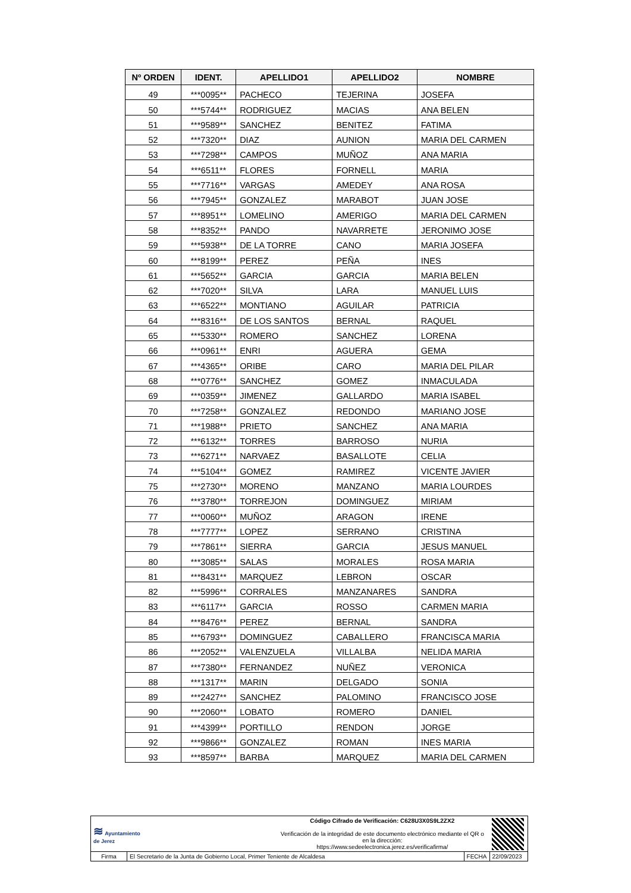| Nº ORDEN | IDENT. | APELLIDO1 | APELLIDO2 | NOMBRE |
| --- | --- | --- | --- | --- |
| 49 | ***0095** | PACHECO | TEJERINA | JOSEFA |
| 50 | ***5744** | RODRIGUEZ | MACIAS | ANA BELEN |
| 51 | ***9589** | SANCHEZ | BENITEZ | FATIMA |
| 52 | ***7320** | DIAZ | AUNION | MARIA DEL CARMEN |
| 53 | ***7298** | CAMPOS | MUÑOZ | ANA MARIA |
| 54 | ***6511** | FLORES | FORNELL | MARIA |
| 55 | ***7716** | VARGAS | AMEDEY | ANA ROSA |
| 56 | ***7945** | GONZALEZ | MARABOT | JUAN JOSE |
| 57 | ***8951** | LOMELINO | AMERIGO | MARIA DEL CARMEN |
| 58 | ***8352** | PANDO | NAVARRETE | JERONIMO JOSE |
| 59 | ***5938** | DE LA TORRE | CANO | MARIA JOSEFA |
| 60 | ***8199** | PEREZ | PEÑA | INES |
| 61 | ***5652** | GARCIA | GARCIA | MARIA BELEN |
| 62 | ***7020** | SILVA | LARA | MANUEL LUIS |
| 63 | ***6522** | MONTIANO | AGUILAR | PATRICIA |
| 64 | ***8316** | DE LOS SANTOS | BERNAL | RAQUEL |
| 65 | ***5330** | ROMERO | SANCHEZ | LORENA |
| 66 | ***0961** | ENRI | AGUERA | GEMA |
| 67 | ***4365** | ORIBE | CARO | MARIA DEL PILAR |
| 68 | ***0776** | SANCHEZ | GOMEZ | INMACULADA |
| 69 | ***0359** | JIMENEZ | GALLARDO | MARIA ISABEL |
| 70 | ***7258** | GONZALEZ | REDONDO | MARIANO JOSE |
| 71 | ***1988** | PRIETO | SANCHEZ | ANA MARIA |
| 72 | ***6132** | TORRES | BARROSO | NURIA |
| 73 | ***6271** | NARVAEZ | BASALLOTE | CELIA |
| 74 | ***5104** | GOMEZ | RAMIREZ | VICENTE JAVIER |
| 75 | ***2730** | MORENO | MANZANO | MARIA LOURDES |
| 76 | ***3780** | TORREJON | DOMINGUEZ | MIRIAM |
| 77 | ***0060** | MUÑOZ | ARAGON | IRENE |
| 78 | ***7777** | LOPEZ | SERRANO | CRISTINA |
| 79 | ***7861** | SIERRA | GARCIA | JESUS MANUEL |
| 80 | ***3085** | SALAS | MORALES | ROSA MARIA |
| 81 | ***8431** | MARQUEZ | LEBRON | OSCAR |
| 82 | ***5996** | CORRALES | MANZANARES | SANDRA |
| 83 | ***6117** | GARCIA | ROSSO | CARMEN MARIA |
| 84 | ***8476** | PEREZ | BERNAL | SANDRA |
| 85 | ***6793** | DOMINGUEZ | CABALLERO | FRANCISCA MARIA |
| 86 | ***2052** | VALENZUELA | VILLALBA | NELIDA MARIA |
| 87 | ***7380** | FERNANDEZ | NUÑEZ | VERONICA |
| 88 | ***1317** | MARIN | DELGADO | SONIA |
| 89 | ***2427** | SANCHEZ | PALOMINO | FRANCISCO JOSE |
| 90 | ***2060** | LOBATO | ROMERO | DANIEL |
| 91 | ***4399** | PORTILLO | RENDON | JORGE |
| 92 | ***9866** | GONZALEZ | ROMAN | INES MARIA |
| 93 | ***8597** | BARBA | MARQUEZ | MARIA DEL CARMEN |
| ≋ Ayuntamiento de Jerez | | Código Cifrado de Verificación: C628U3X0S9L2ZX2 Verificación de la integridad de este documento electrónico mediante el QR o en la dirección: https://www.sedeelectronica.jerez.es/verificafirma/ | | |
| Firma | El Secretario de la Junta de Gobierno Local, Primer Teniente de Alcaldesa | | FECHA | 22/09/2023 |